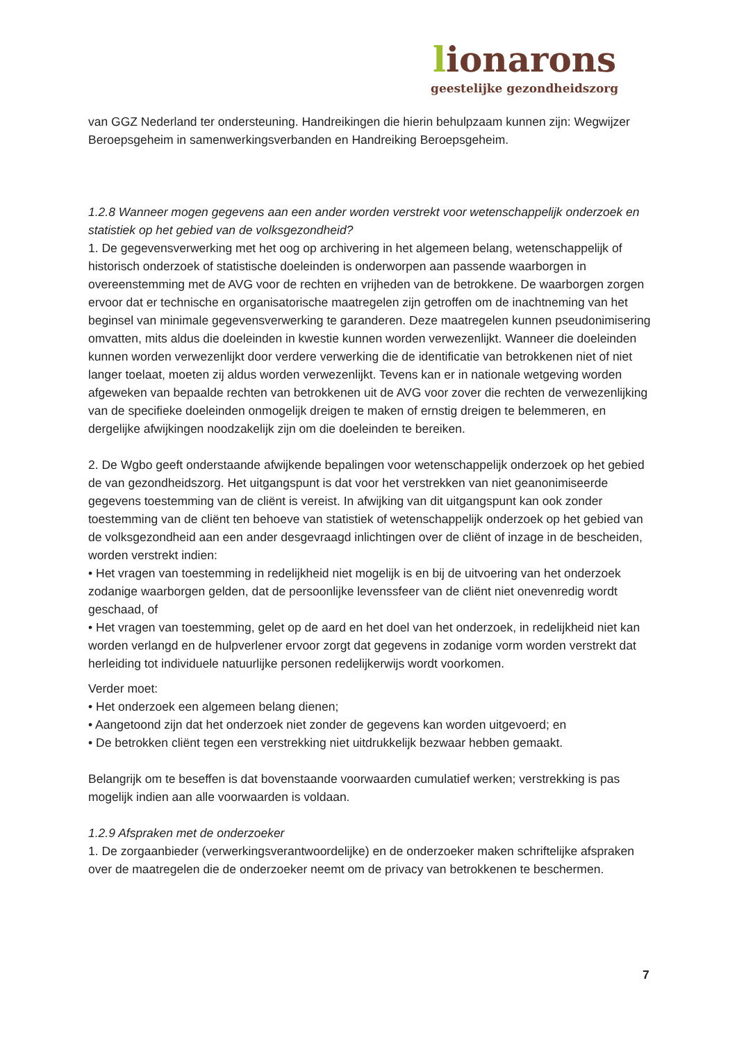lionarons
geestelijke gezondheidszorg
van GGZ Nederland ter ondersteuning. Handreikingen die hierin behulpzaam kunnen zijn: Wegwijzer Beroepsgeheim in samenwerkingsverbanden en Handreiking Beroepsgeheim.
1.2.8 Wanneer mogen gegevens aan een ander worden verstrekt voor wetenschappelijk onderzoek en statistiek op het gebied van de volksgezondheid?
1. De gegevensverwerking met het oog op archivering in het algemeen belang, wetenschappelijk of historisch onderzoek of statistische doeleinden is onderworpen aan passende waarborgen in overeenstemming met de AVG voor de rechten en vrijheden van de betrokkene. De waarborgen zorgen ervoor dat er technische en organisatorische maatregelen zijn getroffen om de inachtneming van het beginsel van minimale gegevensverwerking te garanderen. Deze maatregelen kunnen pseudonimisering omvatten, mits aldus die doeleinden in kwestie kunnen worden verwezenlijkt. Wanneer die doeleinden kunnen worden verwezenlijkt door verdere verwerking die de identificatie van betrokkenen niet of niet langer toelaat, moeten zij aldus worden verwezenlijkt. Tevens kan er in nationale wetgeving worden afgeweken van bepaalde rechten van betrokkenen uit de AVG voor zover die rechten de verwezenlijking van de specifieke doeleinden onmogelijk dreigen te maken of ernstig dreigen te belemmeren, en dergelijke afwijkingen noodzakelijk zijn om die doeleinden te bereiken.
2. De Wgbo geeft onderstaande afwijkende bepalingen voor wetenschappelijk onderzoek op het gebied de van gezondheidszorg. Het uitgangspunt is dat voor het verstrekken van niet geanonimiseerde gegevens toestemming van de cliënt is vereist. In afwijking van dit uitgangspunt kan ook zonder toestemming van de cliënt ten behoeve van statistiek of wetenschappelijk onderzoek op het gebied van de volksgezondheid aan een ander desgevraagd inlichtingen over de cliënt of inzage in de bescheiden, worden verstrekt indien:
• Het vragen van toestemming in redelijkheid niet mogelijk is en bij de uitvoering van het onderzoek zodanige waarborgen gelden, dat de persoonlijke levenssfeer van de cliënt niet onevenredig wordt geschaad, of
• Het vragen van toestemming, gelet op de aard en het doel van het onderzoek, in redelijkheid niet kan worden verlangd en de hulpverlener ervoor zorgt dat gegevens in zodanige vorm worden verstrekt dat herleiding tot individuele natuurlijke personen redelijkerwijs wordt voorkomen.
Verder moet:
• Het onderzoek een algemeen belang dienen;
• Aangetoond zijn dat het onderzoek niet zonder de gegevens kan worden uitgevoerd; en
• De betrokken cliënt tegen een verstrekking niet uitdrukkelijk bezwaar hebben gemaakt.
Belangrijk om te beseffen is dat bovenstaande voorwaarden cumulatief werken; verstrekking is pas mogelijk indien aan alle voorwaarden is voldaan.
1.2.9 Afspraken met de onderzoeker
1. De zorgaanbieder (verwerkingsverantwoordelijke) en de onderzoeker maken schriftelijke afspraken over de maatregelen die de onderzoeker neemt om de privacy van betrokkenen te beschermen.
7